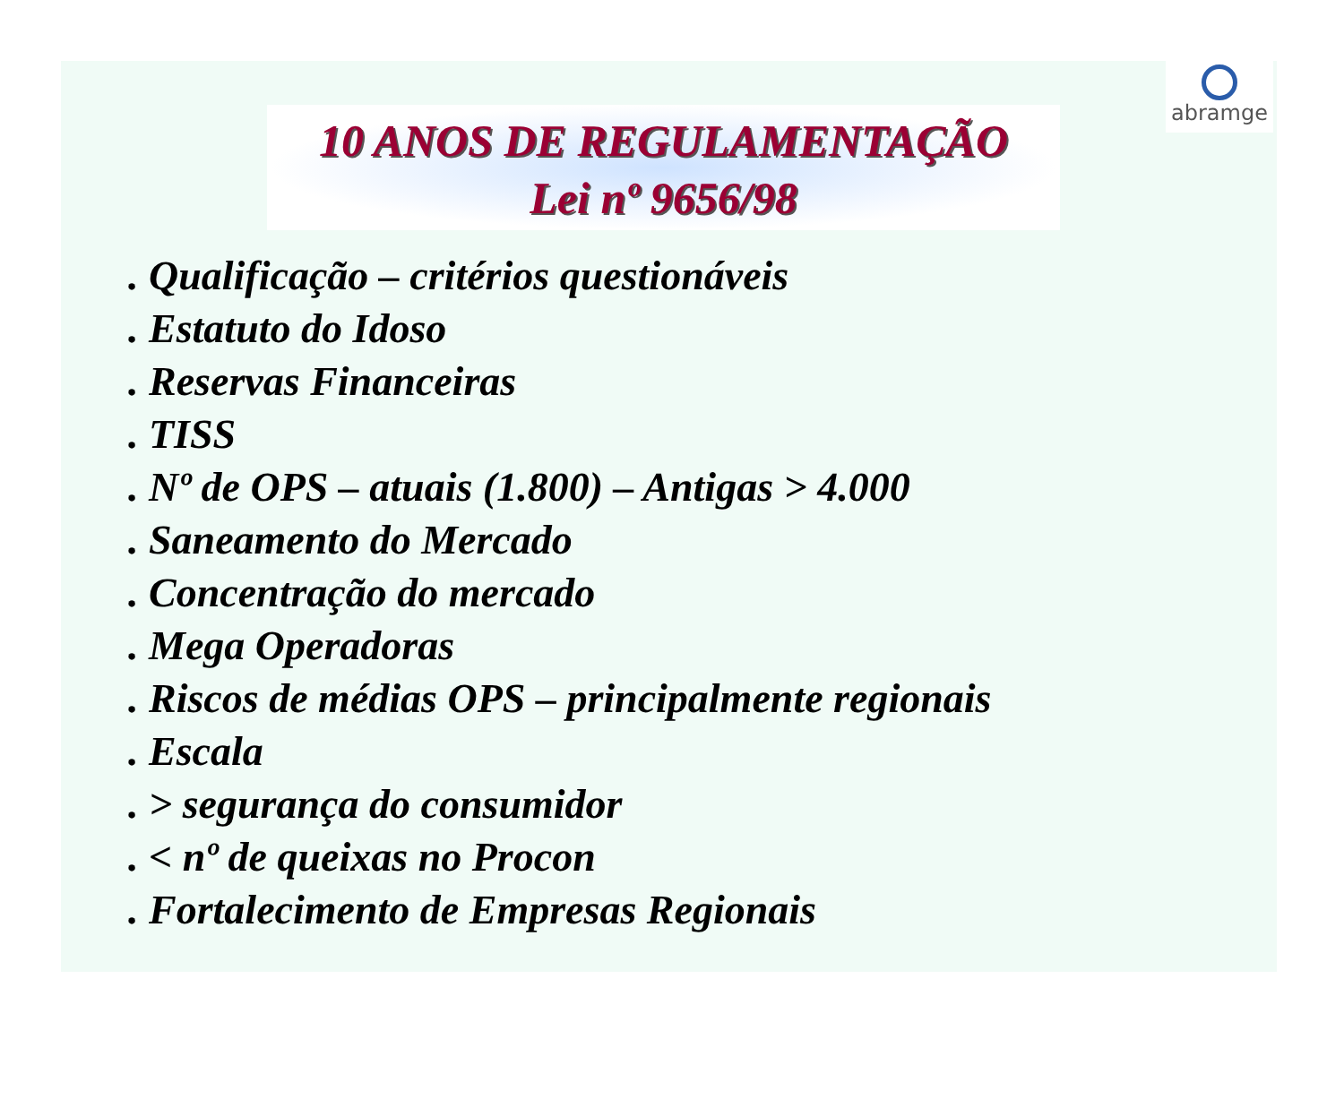abramge
10 ANOS DE REGULAMENTAÇÃO
Lei nº 9656/98
. Qualificação – critérios questionáveis
. Estatuto do Idoso
. Reservas Financeiras
. TISS
. Nº de OPS – atuais (1.800) – Antigas > 4.000
. Saneamento do Mercado
. Concentração do mercado
. Mega Operadoras
. Riscos de médias OPS – principalmente regionais
. Escala
. > segurança do consumidor
. < nº de queixas no Procon
. Fortalecimento de Empresas Regionais